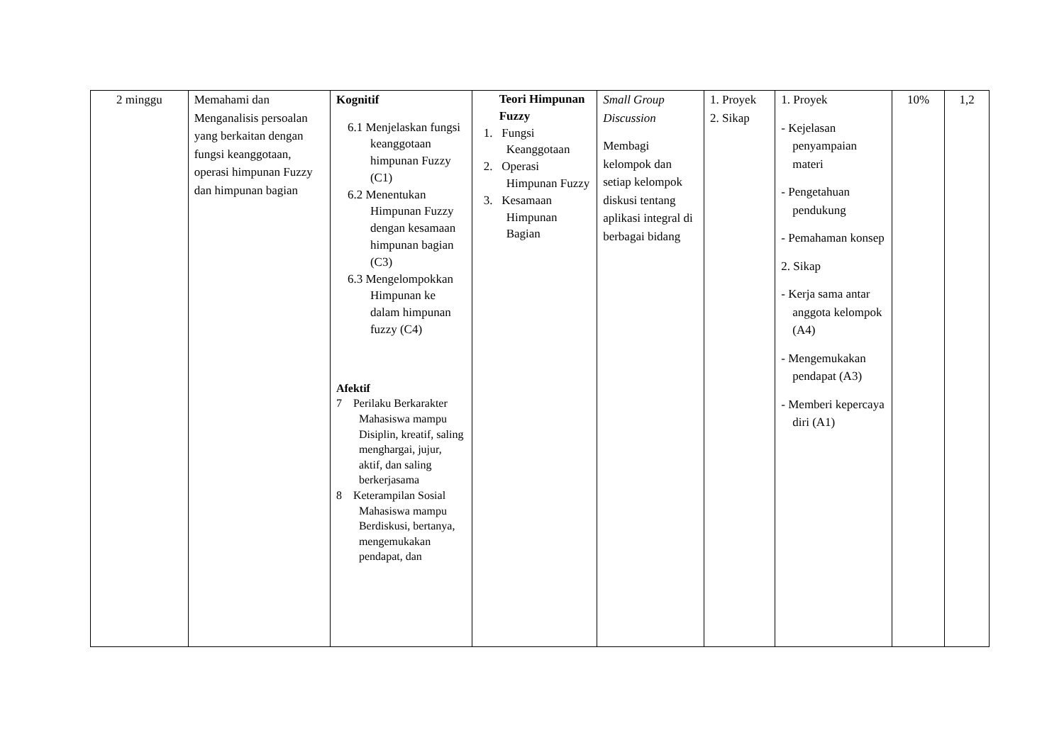| 2 minggu | Memahami dan Menganalisis persoalan yang berkaitan dengan fungsi keanggotaan, operasi himpunan Fuzzy dan himpunan bagian | Kognitif 6.1 Menjelaskan fungsi keanggotaan himpunan Fuzzy (C1) 6.2 Menentukan Himpunan Fuzzy dengan kesamaan himpunan bagian (C3) 6.3 Mengelompokkan Himpunan ke dalam himpunan fuzzy (C4) Afektif 7 Perilaku Berkarakter Mahasiswa mampu Disiplin, kreatif, saling menghargai, jujur, aktif, dan saling berkerjasama 8 Keterampilan Sosial Mahasiswa mampu Berdiskusi, bertanya, mengemukakan pendapat, dan | Teori Himpunan Fuzzy 1. Fungsi Keanggotaan 2. Operasi Himpunan Fuzzy 3. Kesamaan Himpunan Bagian | Small Group Discussion Membagi kelompok dan setiap kelompok diskusi tentang aplikasi integral di berbagai bidang | 1. Proyek 2. Sikap | 1. Proyek - Kejelasan penyampaian materi - Pengetahuan pendukung - Pemahaman konsep 2. Sikap - Kerja sama antar anggota kelompok (A4) - Mengemukakan pendapat (A3) - Memberi kepercaya diri (A1) | 10% | 1,2 |